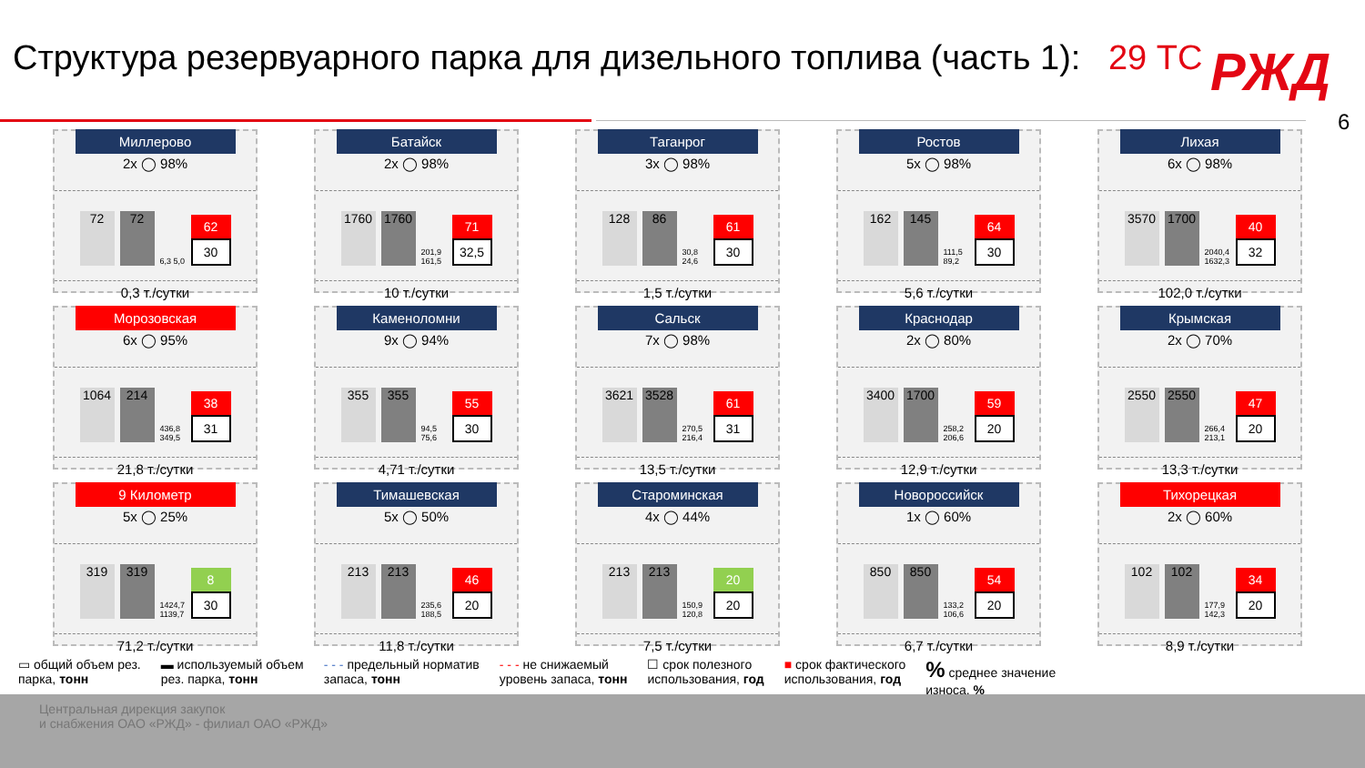Структура резервуарного парка для дизельного топлива (часть 1): 29 ТС
РЖД
6
Миллерово
2x ◯ 98%
72
72
6,3 5,0
62
30
0,3 т./сутки
Батайск
2x ◯ 98%
1760
1760
201,9 161,5
71
32,5
10 т./сутки
Таганрог
3x ◯ 98%
128
86
30,8 24,6
61
30
1,5 т./сутки
Ростов
5x ◯ 98%
162
145
111,5 89,2
64
30
5,6 т./сутки
Лихая
6x ◯ 98%
3570
1700
2040,4 1632,3
40
32
102,0 т./сутки
Морозовская
6x ◯ 95%
1064
214
436,8 349,5
38
31
21,8 т./сутки
Каменоломни
9x ◯ 94%
355
355
94,5 75,6
55
30
4,71 т./сутки
Сальск
7x ◯ 98%
3621
3528
270,5 216,4
61
31
13,5 т./сутки
Краснодар
2x ◯ 80%
3400
1700
258,2 206,6
59
20
12,9 т./сутки
Крымская
2x ◯ 70%
2550
2550
266,4 213,1
47
20
13,3 т./сутки
9 Километр
5x ◯ 25%
319
319
1424,7 1139,7
8
30
71,2 т./сутки
Тимашевская
5x ◯ 50%
213
213
235,6 188,5
46
20
11,8 т./сутки
Староминская
4x ◯ 44%
213
213
150,9 120,8
20
20
7,5 т./сутки
Новороссийск
1x ◯ 60%
850
850
133,2 106,6
54
20
6,7 т./сутки
Тихорецкая
2x ◯ 60%
102
102
177,9 142,3
34
20
8,9 т./сутки
▭ общий объем рез.
парка, тонн
▬ используемый объем
рез. парка, тонн
- - - предельный норматив
запаса, тонн
- - - не снижаемый
уровень запаса, тонн
☐ срок полезного
использования, год
■ срок фактического
использования, год
% среднее значение
износа, %
Центральная дирекция закупок
и снабжения ОАО «РЖД» - филиал ОАО «РЖД»